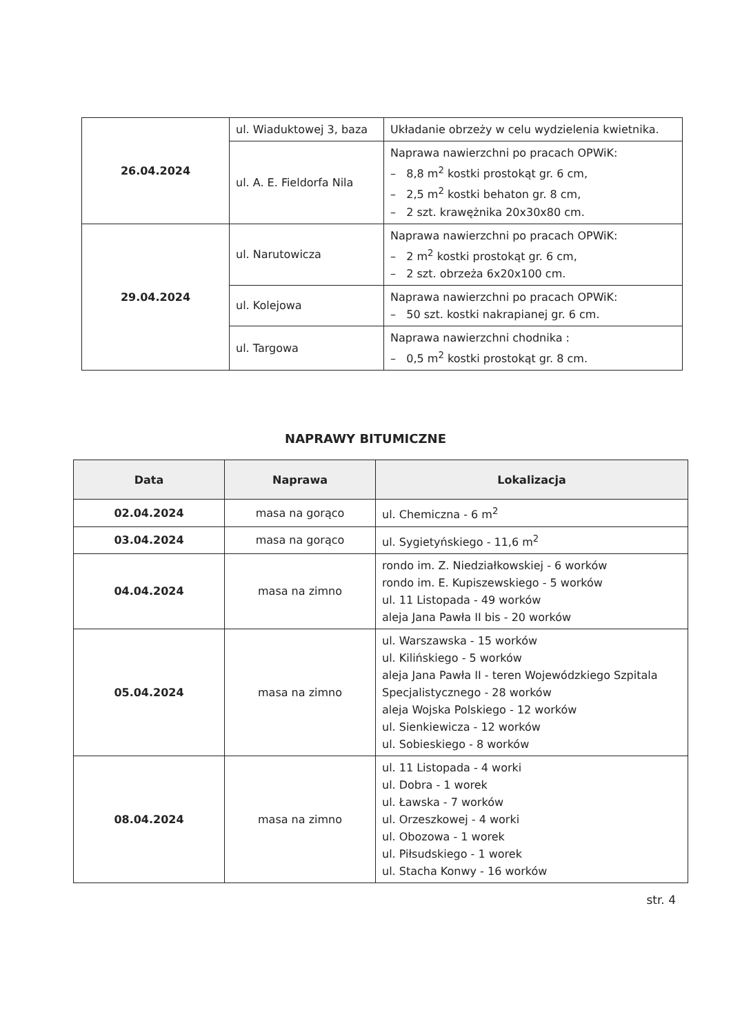| 26.04.2024 | ul. Wiaduktowej 3, baza | Układanie obrzeży w celu wydzielenia kwietnika. |
| | ul. A. E. Fieldorfa Nila | Naprawa nawierzchni po pracach OPWiK: – 8,8 m<sup>2</sup> kostki prostokąt gr. 6 cm, – 2,5 m<sup>2</sup> kostki behaton gr. 8 cm, – 2 szt. krawężnika 20x30x80 cm. |
| 29.04.2024 | ul. Narutowicza | Naprawa nawierzchni po pracach OPWiK: – 2 m<sup>2</sup> kostki prostokąt gr. 6 cm, – 2 szt. obrzeża 6x20x100 cm. |
| | ul. Kolejowa | Naprawa nawierzchni po pracach OPWiK: – 50 szt. kostki nakrapianej gr. 6 cm. |
| | ul. Targowa | Naprawa nawierzchni chodnika : – 0,5 m<sup>2</sup> kostki prostokąt gr. 8 cm. |
NAPRAWY BITUMICZNE
| Data | Naprawa | Lokalizacja |
| --- | --- | --- |
| 02.04.2024 | masa na gorąco | ul. Chemiczna - 6 m<sup>2</sup> |
| 03.04.2024 | masa na gorąco | ul. Sygietyńskiego - 11,6 m<sup>2</sup> |
| 04.04.2024 | masa na zimno | rondo im. Z. Niedziałkowskiej - 6 worków rondo im. E. Kupiszewskiego - 5 worków ul. 11 Listopada - 49 worków aleja Jana Pawła II bis - 20 worków |
| 05.04.2024 | masa na zimno | ul. Warszawska - 15 worków ul. Kilińskiego - 5 worków aleja Jana Pawła II - teren Wojewódzkiego Szpitala Specjalistycznego - 28 worków aleja Wojska Polskiego - 12 worków ul. Sienkiewicza - 12 worków ul. Sobieskiego - 8 worków |
| 08.04.2024 | masa na zimno | ul. 11 Listopada - 4 worki ul. Dobra - 1 worek ul. Ławska - 7 worków ul. Orzeszkowej - 4 worki ul. Obozowa - 1 worek ul. Piłsudskiego - 1 worek ul. Stacha Konwy - 16 worków |
str. 4